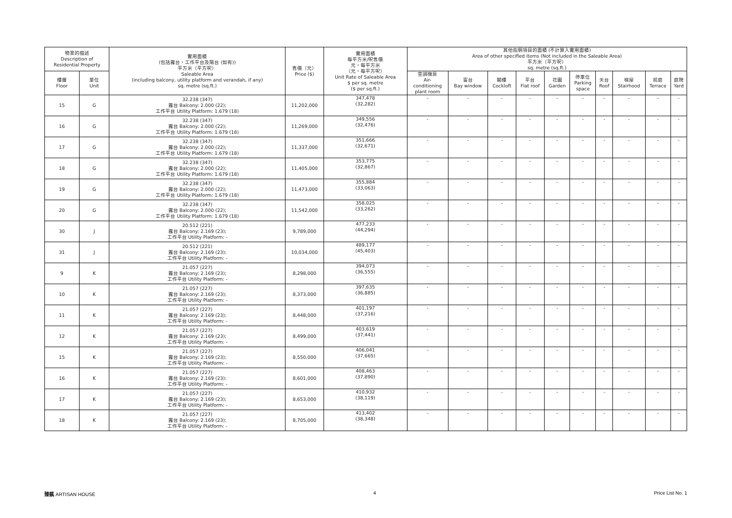| 物業的描述 Description of Residential Property | | 實用面積 (包括露台，工作平台及陽台 (如有)) 平方米（平方呎） Saleable Area (including balcony, utility platform and verandah, if any) sq. metre (sq.ft.) | 售價（元） Price ($) | 實用面積 每平方米/呎售價 元，每平方米 （元，每平方呎） Unit Rate of Saleable Area $ per sq. metre ($ per sq.ft.) | 其他指明項目的面積 (不計算入實用面積) Area of other specified items (Not included in the Saleable Area) 平方米（平方呎） sq. metre (sq.ft.) | | | | | | | | | |
| --- | --- | --- | --- | --- | --- | --- | --- | --- | --- | --- | --- | --- | --- | --- |
| 樓層 Floor | 單位 Unit | | | | 空調機房 Air- conditioning plant room | 窗台 Bay window | 閣樓 Cockloft | 平台 Flat roof | 花園 Garden | 停車位 Parking space | 天台 Roof | 梯屋 Stairhood | 前庭 Terrace | 庭院 Yard |
| 15 | G | 32.238 (347) 露台 Balcony: 2.000 (22); 工作平台 Utility Platform: 1.679 (18) | 11,202,000 | 347,478 (32,282) | - | - | - | - | - | - | - | - | - | - |
| 16 | G | 32.238 (347) 露台 Balcony: 2.000 (22); 工作平台 Utility Platform: 1.679 (18) | 11,269,000 | 349,556 (32,476) | - | - | - | - | - | - | - | - | - | - |
| 17 | G | 32.238 (347) 露台 Balcony: 2.000 (22); 工作平台 Utility Platform: 1.679 (18) | 11,337,000 | 351,666 (32,671) | - | - | - | - | - | - | - | - | - | - |
| 18 | G | 32.238 (347) 露台 Balcony: 2.000 (22); 工作平台 Utility Platform: 1.679 (18) | 11,405,000 | 353,775 (32,867) | - | - | - | - | - | - | - | - | - | - |
| 19 | G | 32.238 (347) 露台 Balcony: 2.000 (22); 工作平台 Utility Platform: 1.679 (18) | 11,473,000 | 355,884 (33,063) | - | - | - | - | - | - | - | - | - | - |
| 20 | G | 32.238 (347) 露台 Balcony: 2.000 (22); 工作平台 Utility Platform: 1.679 (18) | 11,542,000 | 358,025 (33,262) | - | - | - | - | - | - | - | - | - | - |
| 30 | J | 20.512 (221) 露台 Balcony: 2.169 (23); 工作平台 Utility Platform: - | 9,789,000 | 477,233 (44,294) | - | - | - | - | - | - | - | - | - | - |
| 31 | J | 20.512 (221) 露台 Balcony: 2.169 (23); 工作平台 Utility Platform: - | 10,034,000 | 489,177 (45,403) | - | - | - | - | - | - | - | - | - | - |
| 9 | K | 21.057 (227) 露台 Balcony: 2.169 (23); 工作平台 Utility Platform: - | 8,298,000 | 394,073 (36,555) | - | - | - | - | - | - | - | - | - | - |
| 10 | K | 21.057 (227) 露台 Balcony: 2.169 (23); 工作平台 Utility Platform: - | 8,373,000 | 397,635 (36,885) | - | - | - | - | - | - | - | - | - | - |
| 11 | K | 21.057 (227) 露台 Balcony: 2.169 (23); 工作平台 Utility Platform: - | 8,448,000 | 401,197 (37,216) | - | - | - | - | - | - | - | - | - | - |
| 12 | K | 21.057 (227) 露台 Balcony: 2.169 (23); 工作平台 Utility Platform: - | 8,499,000 | 403,619 (37,441) | - | - | - | - | - | - | - | - | - | - |
| 15 | K | 21.057 (227) 露台 Balcony: 2.169 (23); 工作平台 Utility Platform: - | 8,550,000 | 406,041 (37,665) | - | - | - | - | - | - | - | - | - | - |
| 16 | K | 21.057 (227) 露台 Balcony: 2.169 (23); 工作平台 Utility Platform: - | 8,601,000 | 408,463 (37,890) | - | - | - | - | - | - | - | - | - | - |
| 17 | K | 21.057 (227) 露台 Balcony: 2.169 (23); 工作平台 Utility Platform: - | 8,653,000 | 410,932 (38,119) | - | - | - | - | - | - | - | - | - | - |
| 18 | K | 21.057 (227) 露台 Balcony: 2.169 (23); 工作平台 Utility Platform: - | 8,705,000 | 413,402 (38,348) | - | - | - | - | - | - | - | - | - | - |
臻蓺 ARTISAN HOUSE 4 Price List No. 1